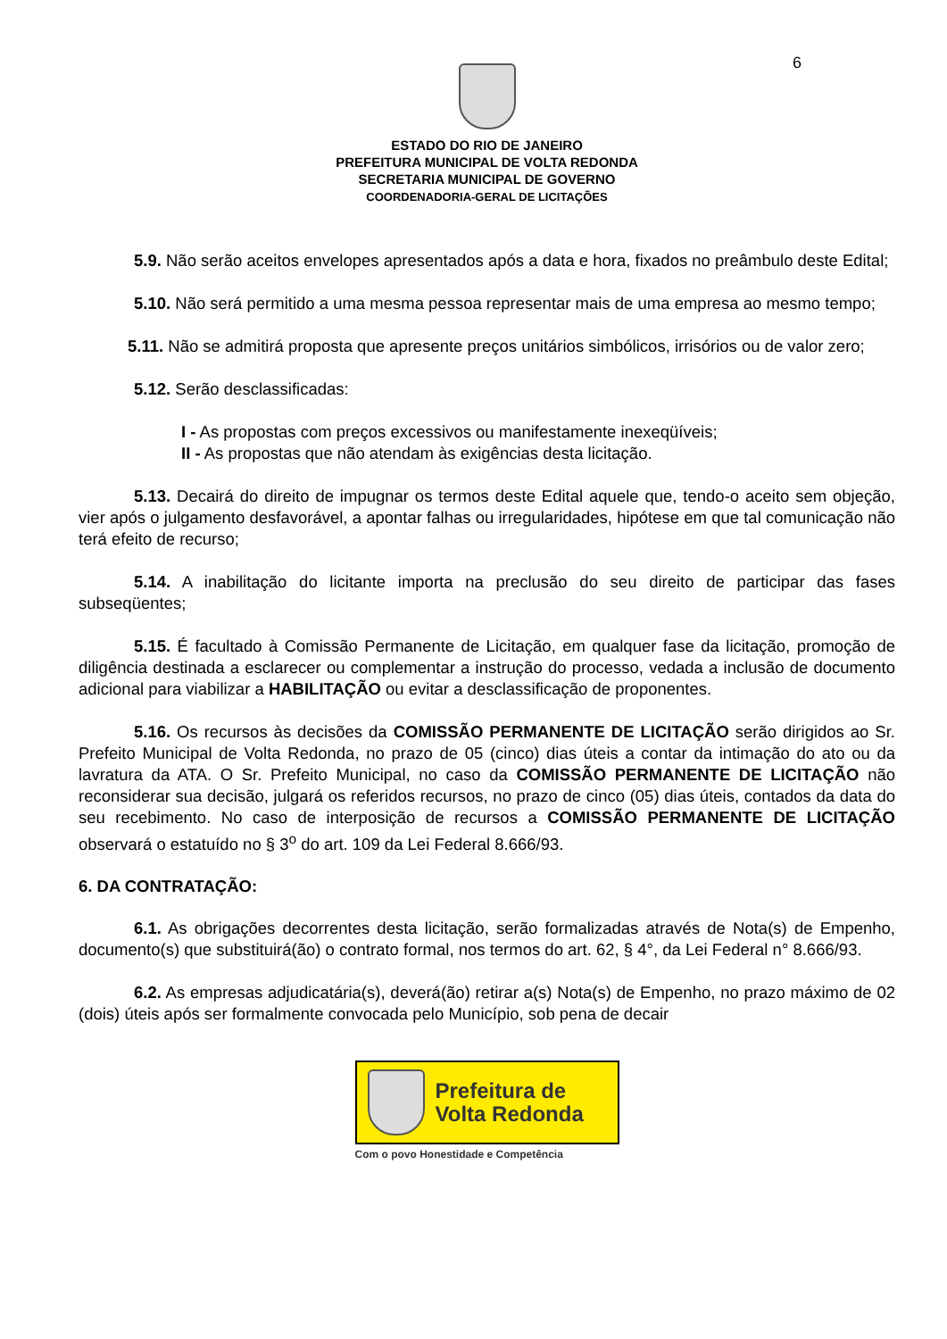6
ESTADO DO RIO DE JANEIRO
PREFEITURA MUNICIPAL DE VOLTA REDONDA
SECRETARIA MUNICIPAL DE GOVERNO
COORDENADORIA-GERAL DE LICITAÇÕES
5.9. Não serão aceitos envelopes apresentados após a data e hora, fixados no preâmbulo deste Edital;
5.10. Não será permitido a uma mesma pessoa representar mais de uma empresa ao mesmo tempo;
5.11. Não se admitirá proposta que apresente preços unitários simbólicos, irrisórios ou de valor zero;
5.12. Serão desclassificadas:
I - As propostas com preços excessivos ou manifestamente inexeqüíveis;
II - As propostas que não atendam às exigências desta licitação.
5.13. Decairá do direito de impugnar os termos deste Edital aquele que, tendo-o aceito sem objeção, vier após o julgamento desfavorável, a apontar falhas ou irregularidades, hipótese em que tal comunicação não terá efeito de recurso;
5.14. A inabilitação do licitante importa na preclusão do seu direito de participar das fases subseqüentes;
5.15. É facultado à Comissão Permanente de Licitação, em qualquer fase da licitação, promoção de diligência destinada a esclarecer ou complementar a instrução do processo, vedada a inclusão de documento adicional para viabilizar a HABILITAÇÃO ou evitar a desclassificação de proponentes.
5.16. Os recursos às decisões da COMISSÃO PERMANENTE DE LICITAÇÃO serão dirigidos ao Sr. Prefeito Municipal de Volta Redonda, no prazo de 05 (cinco) dias úteis a contar da intimação do ato ou da lavratura da ATA. O Sr. Prefeito Municipal, no caso da COMISSÃO PERMANENTE DE LICITAÇÃO não reconsiderar sua decisão, julgará os referidos recursos, no prazo de cinco (05) dias úteis, contados da data do seu recebimento. No caso de interposição de recursos a COMISSÃO PERMANENTE DE LICITAÇÃO observará o estatuído no § 3<sup>o</sup> do art. 109 da Lei Federal 8.666/93.
6. DA CONTRATAÇÃO:
6.1. As obrigações decorrentes desta licitação, serão formalizadas através de Nota(s) de Empenho, documento(s) que substituirá(ão) o contrato formal, nos termos do art. 62, § 4°, da Lei Federal n° 8.666/93.
6.2. As empresas adjudicatária(s), deverá(ão) retirar a(s) Nota(s) de Empenho, no prazo máximo de 02 (dois) úteis após ser formalmente convocada pelo Município, sob pena de decair
Prefeitura de
Volta Redonda
Com o povo Honestidade e Competência